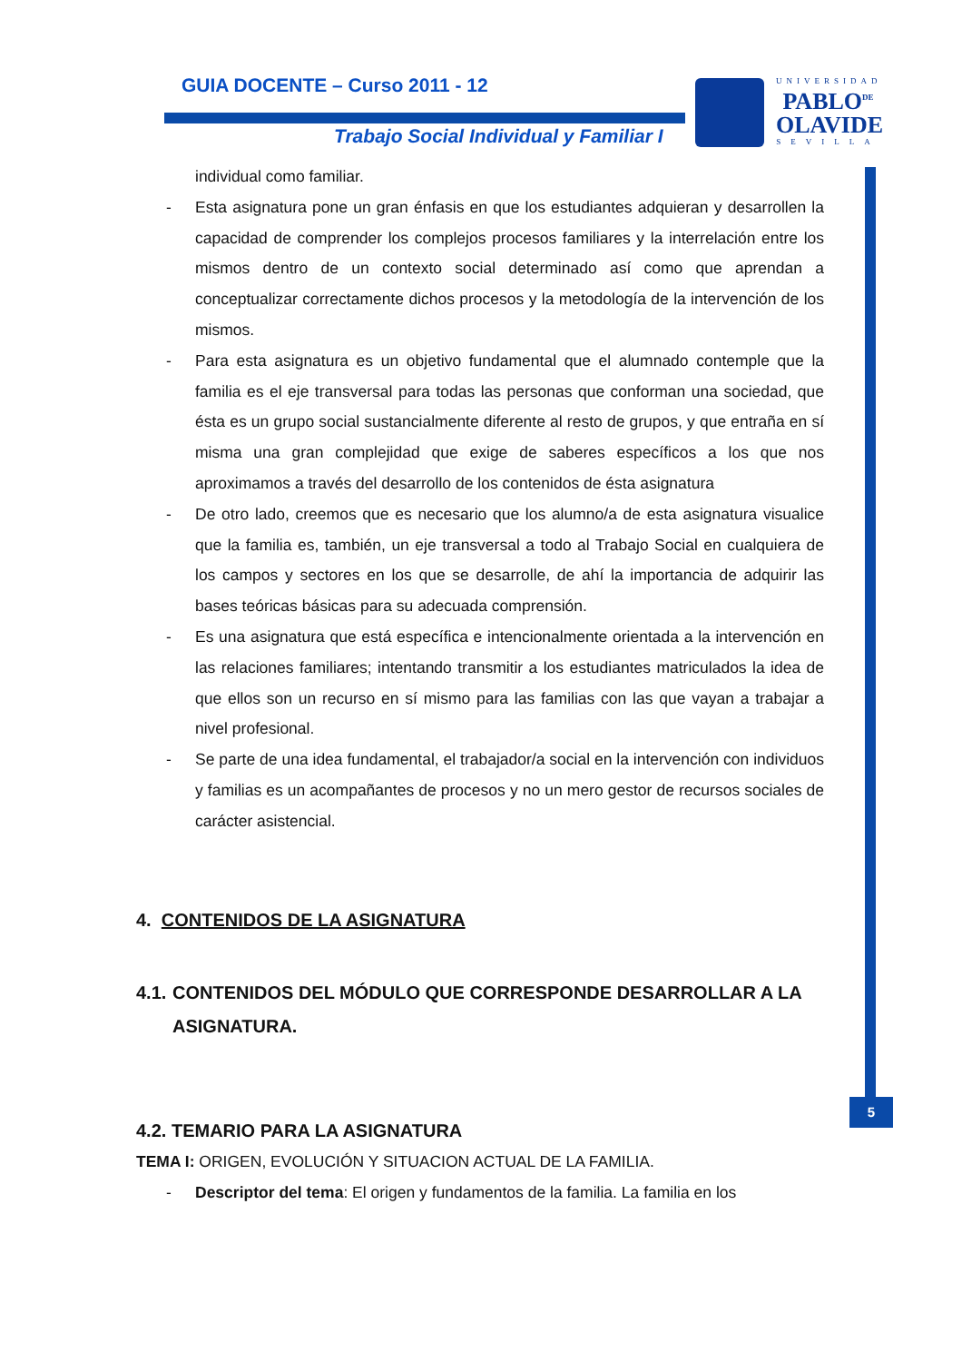GUIA DOCENTE – Curso 2011 - 12
Trabajo Social Individual y Familiar I
UNIVERSIDAD
PABLO<sup>DE</sup>
OLAVIDE
SEVILLA
5
individual como familiar.
- Esta asignatura pone un gran énfasis en que los estudiantes adquieran y desarrollen la capacidad de comprender los complejos procesos familiares y la interrelación entre los mismos dentro de un contexto social determinado así como que aprendan a conceptualizar correctamente dichos procesos y la metodología de la intervención de los mismos.
- Para esta asignatura es un objetivo fundamental que el alumnado contemple que la familia es el eje transversal para todas las personas que conforman una sociedad, que ésta es un grupo social sustancialmente diferente al resto de grupos, y que entraña en sí misma una gran complejidad que exige de saberes específicos a los que nos aproximamos a través del desarrollo de los contenidos de ésta asignatura
- De otro lado, creemos que es necesario que los alumno/a de esta asignatura visualice que la familia es, también, un eje transversal a todo al Trabajo Social en cualquiera de los campos y sectores en los que se desarrolle, de ahí la importancia de adquirir las bases teóricas básicas para su adecuada comprensión.
- Es una asignatura que está específica e intencionalmente orientada a la intervención en las relaciones familiares; intentando transmitir a los estudiantes matriculados la idea de que ellos son un recurso en sí mismo para las familias con las que vayan a trabajar a nivel profesional.
- Se parte de una idea fundamental, el trabajador/a social en la intervención con individuos y familias es un acompañantes de procesos y no un mero gestor de recursos sociales de carácter asistencial.
4. CONTENIDOS DE LA ASIGNATURA
4.1. CONTENIDOS DEL MÓDULO QUE CORRESPONDE DESARROLLAR A LA ASIGNATURA.
4.2. TEMARIO PARA LA ASIGNATURA
TEMA I: ORIGEN, EVOLUCIÓN Y SITUACION ACTUAL DE LA FAMILIA.
- Descriptor del tema: El origen y fundamentos de la familia. La familia en los